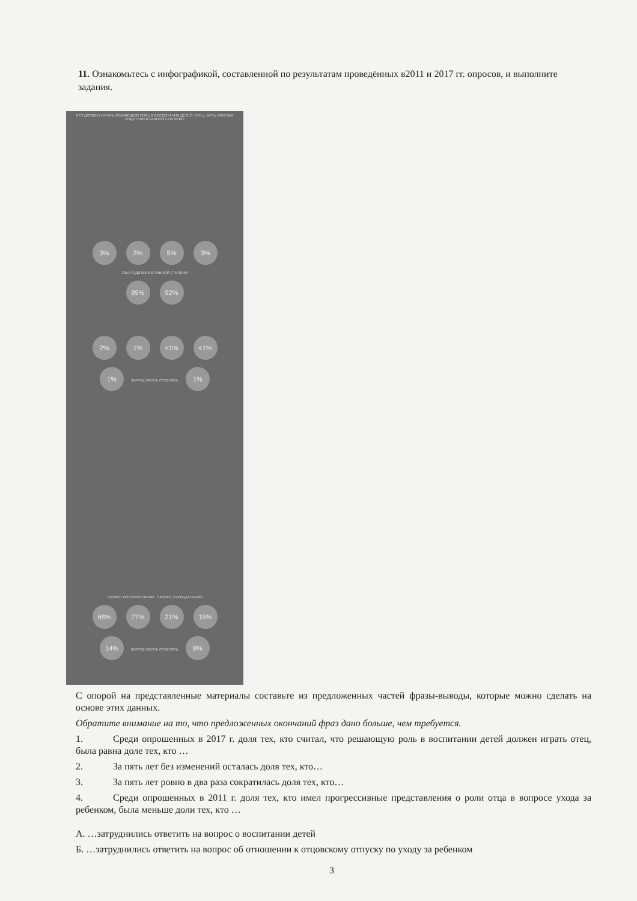11. Ознакомьтесь с инфографикой, составленной по результатам проведённых в2011 и 2017 гг. опросов, и выполните задания.
КТО ДОЛЖЕН ИГРАТЬ РЕШАЮЩУЮ РОЛЬ В ВОСПИТАНИИ ДЕТЕЙ: ОТЕЦ, МАТЬ ИЛИ ОБА РОДИТЕЛЯ В РАВНОЙ СТЕПЕНИ?
3% 3% 5% 3%
ОБА РОДИТЕЛЯ В РАВНОЙ СТЕПЕНИ
89% 92%
2% 1% <1% <1%
1% ЗАТРУДНЯЮСЬ ОТВЕТИТЬ 1%
СКОРЕЕ ПОЛОЖИТЕЛЬНО СКОРЕЕ ОТРИЦАТЕЛЬНО
66% 77% 21% 15%
14% ЗАТРУДНЯЮСЬ ОТВЕТИТЬ 8%
С опорой на представленные материалы составьте из предложенных частей фразы-выводы, которые можно сделать на основе этих данных.
Обратите внимание на то, что предложенных окончаний фраз дано больше, чем требуется.
1. Среди опрошенных в 2017 г. доля тех, кто считал, что решающую роль в воспитании детей должен играть отец, была равна доле тех, кто …
2. За пять лет без изменений осталась доля тех, кто…
3. За пять лет ровно в два раза сократилась доля тех, кто…
4. Среди опрошенных в 2011 г. доля тех, кто имел прогрессивные представления о роли отца в вопросе ухода за ребенком, была меньше доли тех, кто …
А. …затруднились ответить на вопрос о воспитании детей
Б. …затруднились ответить на вопрос об отношении к отцовскому отпуску по уходу за ребенком
3